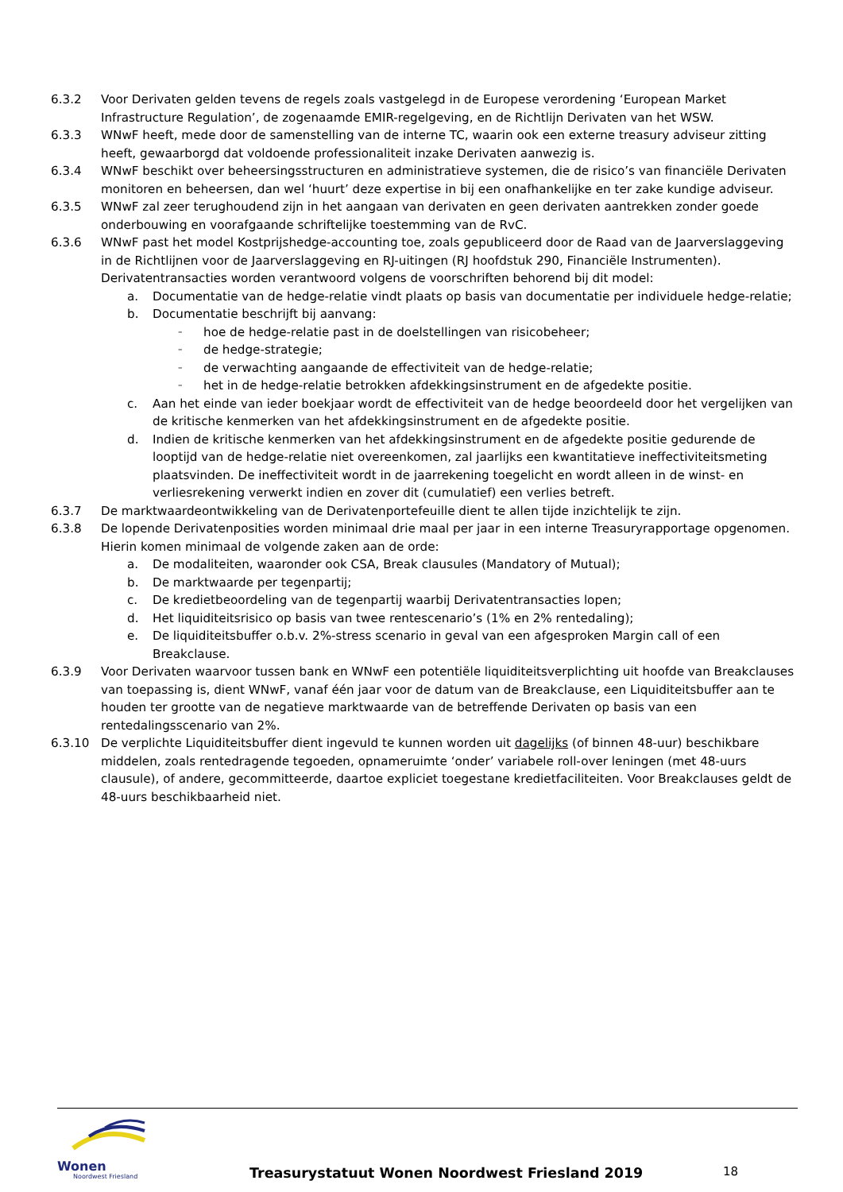6.3.2 Voor Derivaten gelden tevens de regels zoals vastgelegd in de Europese verordening ‘European Market Infrastructure Regulation’, de zogenaamde EMIR-regelgeving, en de Richtlijn Derivaten van het WSW.
6.3.3 WNwF heeft, mede door de samenstelling van de interne TC, waarin ook een externe treasury adviseur zitting heeft, gewaarborgd dat voldoende professionaliteit inzake Derivaten aanwezig is.
6.3.4 WNwF beschikt over beheersingsstructuren en administratieve systemen, die de risico’s van financiële Derivaten monitoren en beheersen, dan wel ‘huurt’ deze expertise in bij een onafhankelijke en ter zake kundige adviseur.
6.3.5 WNwF zal zeer terughoudend zijn in het aangaan van derivaten en geen derivaten aantrekken zonder goede onderbouwing en voorafgaande schriftelijke toestemming van de RvC.
6.3.6 WNwF past het model Kostprijshedge-accounting toe, zoals gepubliceerd door de Raad van de Jaarverslaggeving in de Richtlijnen voor de Jaarverslaggeving en RJ-uitingen (RJ hoofdstuk 290, Financiële Instrumenten). Derivatentransacties worden verantwoord volgens de voorschriften behorend bij dit model:
a. Documentatie van de hedge-relatie vindt plaats op basis van documentatie per individuele hedge-relatie;
b. Documentatie beschrijft bij aanvang:
–
hoe de hedge-relatie past in de doelstellingen van risicobeheer;
–
de hedge-strategie;
–
de verwachting aangaande de effectiviteit van de hedge-relatie;
–
het in de hedge-relatie betrokken afdekkingsinstrument en de afgedekte positie.
c. Aan het einde van ieder boekjaar wordt de effectiviteit van de hedge beoordeeld door het vergelijken van de kritische kenmerken van het afdekkingsinstrument en de afgedekte positie.
d. Indien de kritische kenmerken van het afdekkingsinstrument en de afgedekte positie gedurende de looptijd van de hedge-relatie niet overeenkomen, zal jaarlijks een kwantitatieve ineffectiviteitsmeting plaatsvinden. De ineffectiviteit wordt in de jaarrekening toegelicht en wordt alleen in de winst- en verliesrekening verwerkt indien en zover dit (cumulatief) een verlies betreft.
6.3.7 De marktwaardeontwikkeling van de Derivatenportefeuille dient te allen tijde inzichtelijk te zijn.
6.3.8 De lopende Derivatenposities worden minimaal drie maal per jaar in een interne Treasuryrapportage opgenomen. Hierin komen minimaal de volgende zaken aan de orde:
a. De modaliteiten, waaronder ook CSA, Break clausules (Mandatory of Mutual);
b. De marktwaarde per tegenpartij;
c. De kredietbeoordeling van de tegenpartij waarbij Derivatentransacties lopen;
d. Het liquiditeitsrisico op basis van twee rentescenario’s (1% en 2% rentedaling);
e. De liquiditeitsbuffer o.b.v. 2%-stress scenario in geval van een afgesproken Margin call of een Breakclause.
6.3.9 Voor Derivaten waarvoor tussen bank en WNwF een potentiële liquiditeitsverplichting uit hoofde van Breakclauses van toepassing is, dient WNwF, vanaf één jaar voor de datum van de Breakclause, een Liquiditeitsbuffer aan te houden ter grootte van de negatieve marktwaarde van de betreffende Derivaten op basis van een rentedalingsscenario van 2%.
6.3.10 De verplichte Liquiditeitsbuffer dient ingevuld te kunnen worden uit dagelijks (of binnen 48-uur) beschikbare middelen, zoals rentedragende tegoeden, opnameruimte ‘onder’ variabele roll-over leningen (met 48-uurs clausule), of andere, gecommitteerde, daartoe expliciet toegestane kredietfaciliteiten. Voor Breakclauses geldt de 48-uurs beschikbaarheid niet.
Wonen
Noordwest Friesland
Treasurystatuut Wonen Noordwest Friesland 2019
18